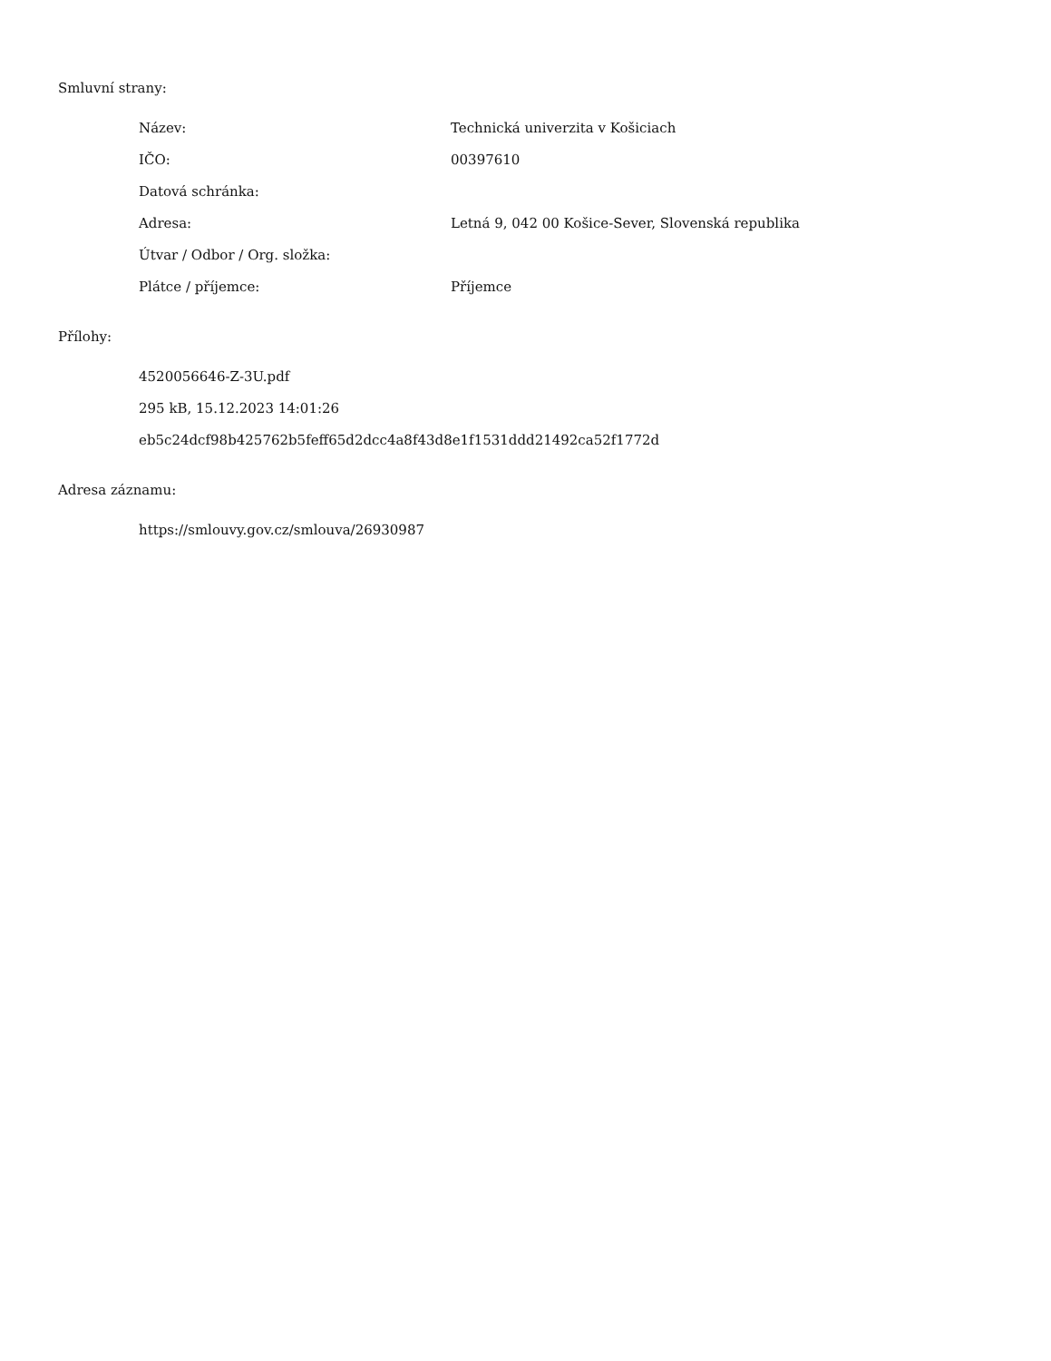Smluvní strany:
| Název: | Technická univerzita v Košiciach |
| IČO: | 00397610 |
| Datová schránka: | |
| Adresa: | Letná 9, 042 00 Košice-Sever, Slovenská republika |
| Útvar / Odbor / Org. složka: | |
| Plátce / příjemce: | Příjemce |
Přílohy:
4520056646-Z-3U.pdf
295 kB, 15.12.2023 14:01:26
eb5c24dcf98b425762b5feff65d2dcc4a8f43d8e1f1531ddd21492ca52f1772d
Adresa záznamu:
https://smlouvy.gov.cz/smlouva/26930987